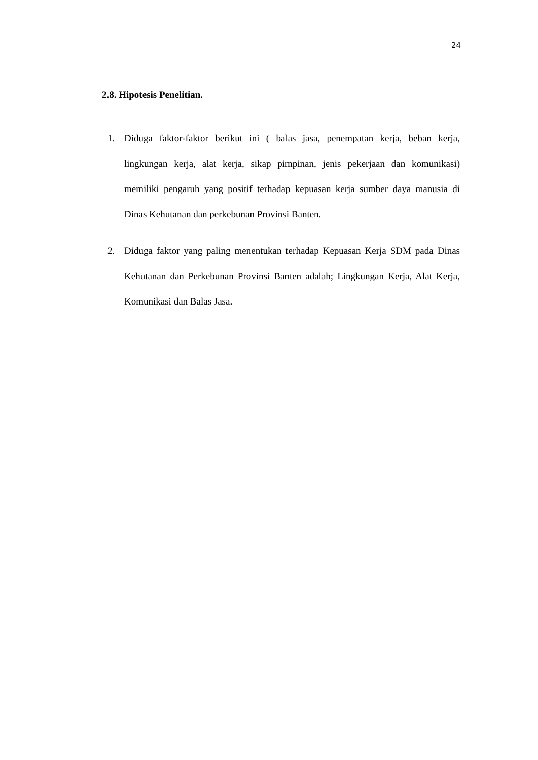24
2.8. Hipotesis Penelitian.
1. Diduga faktor-faktor berikut ini ( balas jasa, penempatan kerja, beban kerja, lingkungan kerja, alat kerja, sikap pimpinan, jenis pekerjaan dan komunikasi) memiliki pengaruh yang positif terhadap kepuasan kerja sumber daya manusia di Dinas Kehutanan dan perkebunan Provinsi Banten.
2. Diduga faktor yang paling menentukan terhadap Kepuasan Kerja SDM pada Dinas Kehutanan dan Perkebunan Provinsi Banten adalah; Lingkungan Kerja, Alat Kerja, Komunikasi dan Balas Jasa.